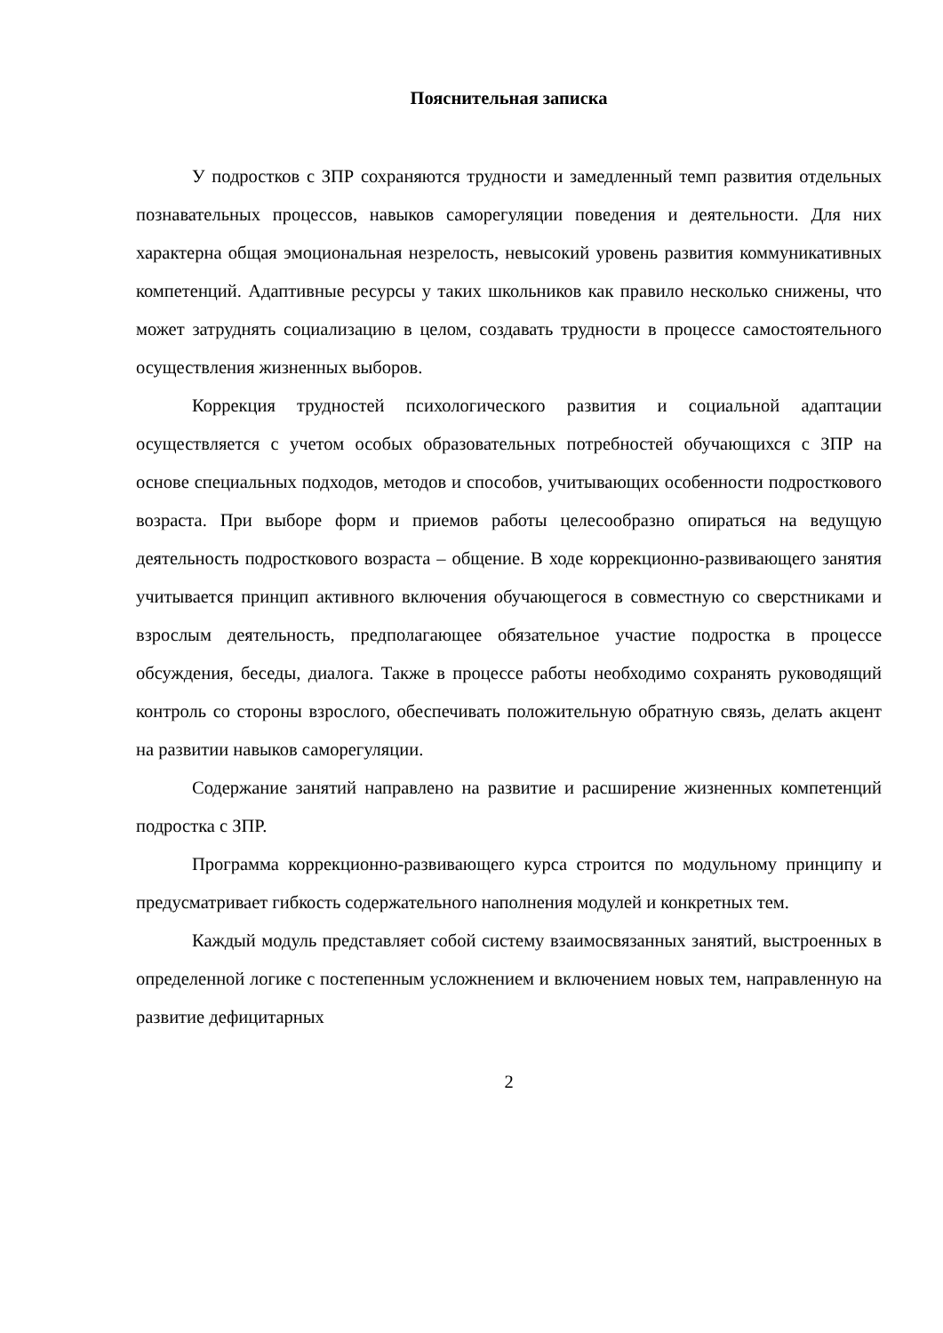Пояснительная записка
У подростков с ЗПР сохраняются трудности и замедленный темп развития отдельных познавательных процессов, навыков саморегуляции поведения и деятельности. Для них характерна общая эмоциональная незрелость, невысокий уровень развития коммуникативных компетенций. Адаптивные ресурсы у таких школьников как правило несколько снижены, что может затруднять социализацию в целом, создавать трудности в процессе самостоятельного осуществления жизненных выборов.
Коррекция трудностей психологического развития и социальной адаптации осуществляется с учетом особых образовательных потребностей обучающихся с ЗПР на основе специальных подходов, методов и способов, учитывающих особенности подросткового возраста. При выборе форм и приемов работы целесообразно опираться на ведущую деятельность подросткового возраста – общение. В ходе коррекционно-развивающего занятия учитывается принцип активного включения обучающегося в совместную со сверстниками и взрослым деятельность, предполагающее обязательное участие подростка в процессе обсуждения, беседы, диалога. Также в процессе работы необходимо сохранять руководящий контроль со стороны взрослого, обеспечивать положительную обратную связь, делать акцент на развитии навыков саморегуляции.
Содержание занятий направлено на развитие и расширение жизненных компетенций подростка с ЗПР.
Программа коррекционно-развивающего курса строится по модульному принципу и предусматривает гибкость содержательного наполнения модулей и конкретных тем.
Каждый модуль представляет собой систему взаимосвязанных занятий, выстроенных в определенной логике с постепенным усложнением и включением новых тем, направленную на развитие дефицитарных
2